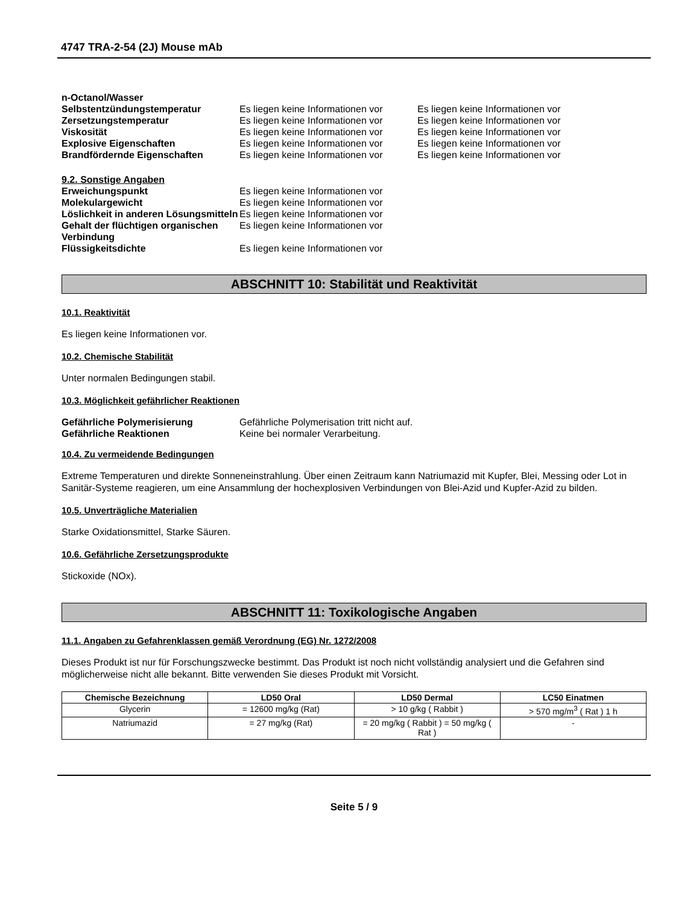4747 TRA-2-54 (2J) Mouse mAb
| n-Octanol/Wasser | | |
| Selbstentzündungstemperatur | Es liegen keine Informationen vor | Es liegen keine Informationen vor |
| Zersetzungstemperatur | Es liegen keine Informationen vor | Es liegen keine Informationen vor |
| Viskosität | Es liegen keine Informationen vor | Es liegen keine Informationen vor |
| Explosive Eigenschaften | Es liegen keine Informationen vor | Es liegen keine Informationen vor |
| Brandfördernde Eigenschaften | Es liegen keine Informationen vor | Es liegen keine Informationen vor |
| 9.2. Sonstige Angaben | |
| Erweichungspunkt | Es liegen keine Informationen vor |
| Molekulargewicht | Es liegen keine Informationen vor |
| Löslichkeit in anderen Lösungsmitteln | Es liegen keine Informationen vor |
| Gehalt der flüchtigen organischen Verbindung | Es liegen keine Informationen vor |
| Flüssigkeitsdichte | Es liegen keine Informationen vor |
ABSCHNITT 10: Stabilität und Reaktivität
10.1. Reaktivität
Es liegen keine Informationen vor.
10.2. Chemische Stabilität
Unter normalen Bedingungen stabil.
10.3. Möglichkeit gefährlicher Reaktionen
| Gefährliche Polymerisierung | Gefährliche Polymerisation tritt nicht auf. |
| Gefährliche Reaktionen | Keine bei normaler Verarbeitung. |
10.4. Zu vermeidende Bedingungen
Extreme Temperaturen und direkte Sonneneinstrahlung. Über einen Zeitraum kann Natriumazid mit Kupfer, Blei, Messing oder Lot in Sanitär-Systeme reagieren, um eine Ansammlung der hochexplosiven Verbindungen von Blei-Azid und Kupfer-Azid zu bilden.
10.5. Unverträgliche Materialien
Starke Oxidationsmittel, Starke Säuren.
10.6. Gefährliche Zersetzungsprodukte
Stickoxide (NOx).
ABSCHNITT 11: Toxikologische Angaben
11.1. Angaben zu Gefahrenklassen gemäß Verordnung (EG) Nr. 1272/2008
Dieses Produkt ist nur für Forschungszwecke bestimmt. Das Produkt ist noch nicht vollständig analysiert und die Gefahren sind möglicherweise nicht alle bekannt. Bitte verwenden Sie dieses Produkt mit Vorsicht.
| Chemische Bezeichnung | LD50 Oral | LD50 Dermal | LC50 Einatmen |
| --- | --- | --- | --- |
| Glycerin | = 12600 mg/kg (Rat) | > 10 g/kg ( Rabbit ) | > 570 mg/m<sup>3</sup> ( Rat ) 1 h |
| Natriumazid | = 27 mg/kg (Rat) | = 20 mg/kg ( Rabbit ) = 50 mg/kg ( Rat ) | - |
Seite 5 / 9